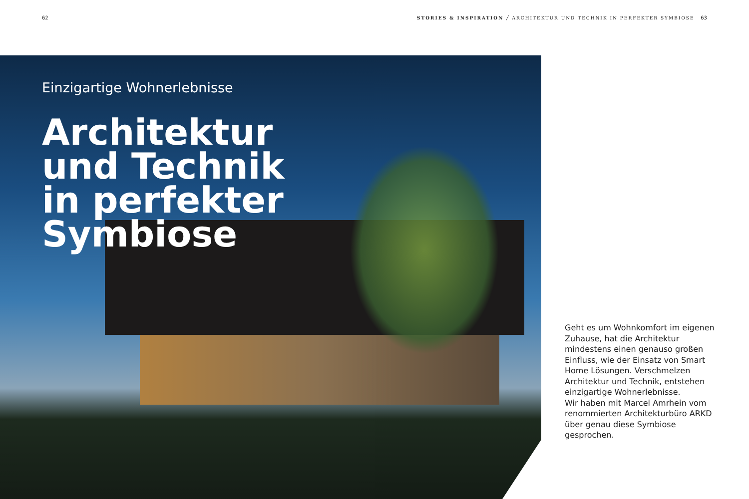62 STORIES & INSPIRATION ╱ ARCHITEKTUR UND TECHNIK IN PERFEKTER SYMBIOSE 63
Einzigartige Wohnerlebnisse
Architektur
und Technik
in perfekter
Symbiose
Geht es um Wohnkomfort im eigenen Zuhause, hat die Architektur mindestens einen genauso großen Einfluss, wie der Einsatz von Smart Home Lösungen. Verschmelzen Architektur und Technik, entstehen einzigartige Wohnerlebnisse.
Wir haben mit Marcel Amrhein vom renommierten Architekturbüro ARKD über genau diese Symbiose gesprochen.